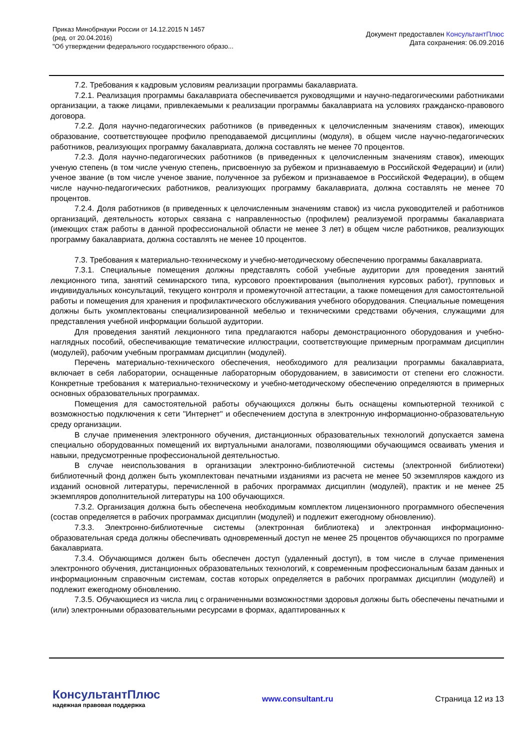Приказ Минобрнауки России от 14.12.2015 N 1457
(ред. от 20.04.2016)
"Об утверждении федерального государственного образо...
Документ предоставлен КонсультантПлюс
Дата сохранения: 06.09.2016
7.2. Требования к кадровым условиям реализации программы бакалавриата.
7.2.1. Реализация программы бакалавриата обеспечивается руководящими и научно-педагогическими работниками организации, а также лицами, привлекаемыми к реализации программы бакалавриата на условиях гражданско-правового договора.
7.2.2. Доля научно-педагогических работников (в приведенных к целочисленным значениям ставок), имеющих образование, соответствующее профилю преподаваемой дисциплины (модуля), в общем числе научно-педагогических работников, реализующих программу бакалавриата, должна составлять не менее 70 процентов.
7.2.3. Доля научно-педагогических работников (в приведенных к целочисленным значениям ставок), имеющих ученую степень (в том числе ученую степень, присвоенную за рубежом и признаваемую в Российской Федерации) и (или) ученое звание (в том числе ученое звание, полученное за рубежом и признаваемое в Российской Федерации), в общем числе научно-педагогических работников, реализующих программу бакалавриата, должна составлять не менее 70 процентов.
7.2.4. Доля работников (в приведенных к целочисленным значениям ставок) из числа руководителей и работников организаций, деятельность которых связана с направленностью (профилем) реализуемой программы бакалавриата (имеющих стаж работы в данной профессиональной области не менее 3 лет) в общем числе работников, реализующих программу бакалавриата, должна составлять не менее 10 процентов.
7.3. Требования к материально-техническому и учебно-методическому обеспечению программы бакалавриата.
7.3.1. Специальные помещения должны представлять собой учебные аудитории для проведения занятий лекционного типа, занятий семинарского типа, курсового проектирования (выполнения курсовых работ), групповых и индивидуальных консультаций, текущего контроля и промежуточной аттестации, а также помещения для самостоятельной работы и помещения для хранения и профилактического обслуживания учебного оборудования. Специальные помещения должны быть укомплектованы специализированной мебелью и техническими средствами обучения, служащими для представления учебной информации большой аудитории.
Для проведения занятий лекционного типа предлагаются наборы демонстрационного оборудования и учебно-наглядных пособий, обеспечивающие тематические иллюстрации, соответствующие примерным программам дисциплин (модулей), рабочим учебным программам дисциплин (модулей).
Перечень материально-технического обеспечения, необходимого для реализации программы бакалавриата, включает в себя лаборатории, оснащенные лабораторным оборудованием, в зависимости от степени его сложности. Конкретные требования к материально-техническому и учебно-методическому обеспечению определяются в примерных основных образовательных программах.
Помещения для самостоятельной работы обучающихся должны быть оснащены компьютерной техникой с возможностью подключения к сети "Интернет" и обеспечением доступа в электронную информационно-образовательную среду организации.
В случае применения электронного обучения, дистанционных образовательных технологий допускается замена специально оборудованных помещений их виртуальными аналогами, позволяющими обучающимся осваивать умения и навыки, предусмотренные профессиональной деятельностью.
В случае неиспользования в организации электронно-библиотечной системы (электронной библиотеки) библиотечный фонд должен быть укомплектован печатными изданиями из расчета не менее 50 экземпляров каждого из изданий основной литературы, перечисленной в рабочих программах дисциплин (модулей), практик и не менее 25 экземпляров дополнительной литературы на 100 обучающихся.
7.3.2. Организация должна быть обеспечена необходимым комплектом лицензионного программного обеспечения (состав определяется в рабочих программах дисциплин (модулей) и подлежит ежегодному обновлению).
7.3.3. Электронно-библиотечные системы (электронная библиотека) и электронная информационно-образовательная среда должны обеспечивать одновременный доступ не менее 25 процентов обучающихся по программе бакалавриата.
7.3.4. Обучающимся должен быть обеспечен доступ (удаленный доступ), в том числе в случае применения электронного обучения, дистанционных образовательных технологий, к современным профессиональным базам данных и информационным справочным системам, состав которых определяется в рабочих программах дисциплин (модулей) и подлежит ежегодному обновлению.
7.3.5. Обучающиеся из числа лиц с ограниченными возможностями здоровья должны быть обеспечены печатными и (или) электронными образовательными ресурсами в формах, адаптированных к
КонсультантПлюс
надежная правовая поддержка
www.consultant.ru Страница 12 из 13